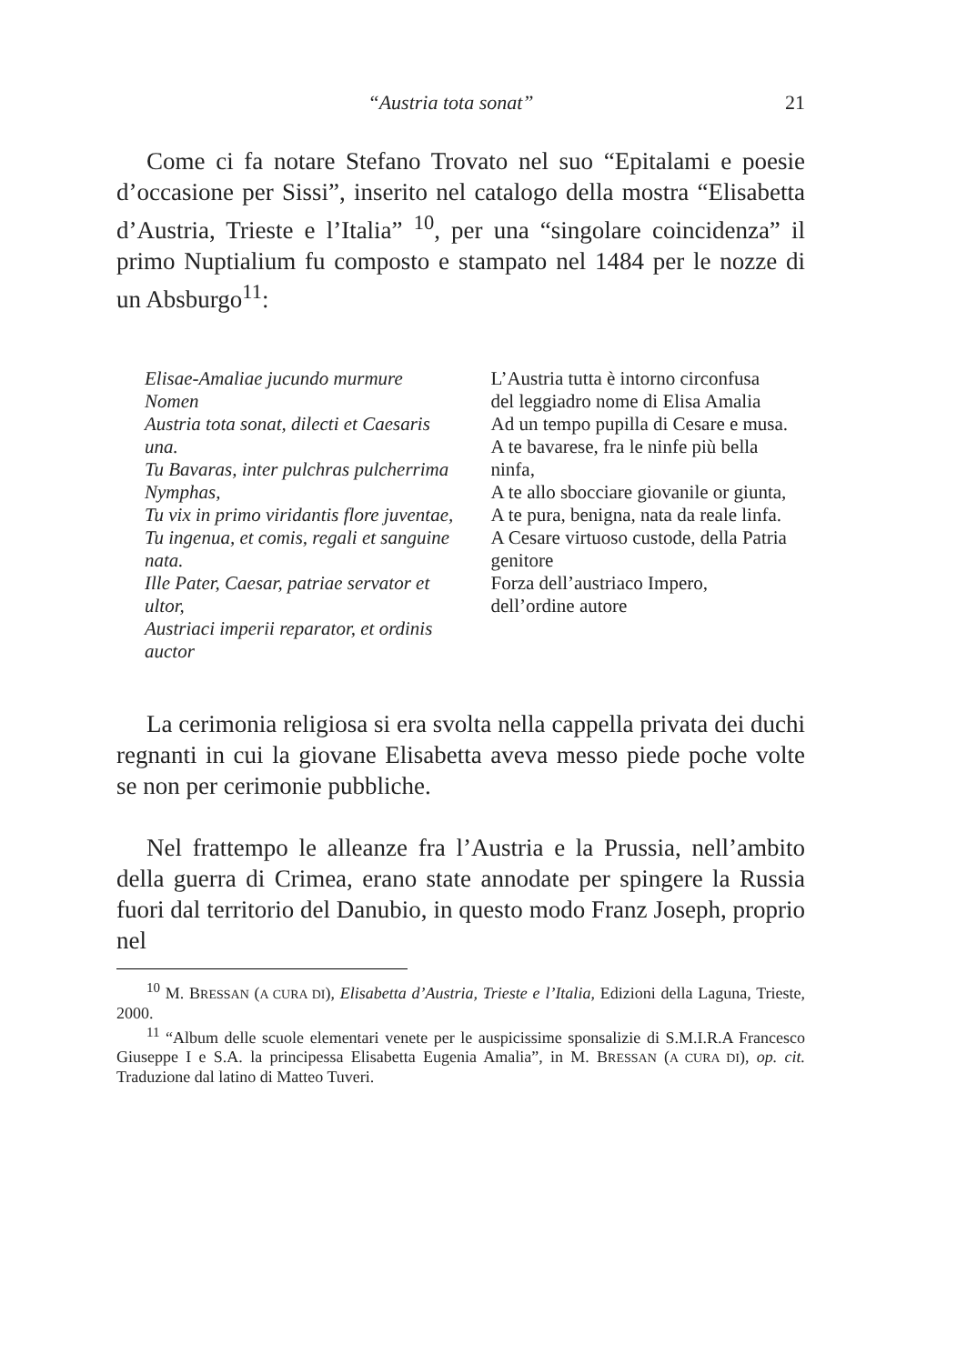“Austria tota sonat” 21
Come ci fa notare Stefano Trovato nel suo “Epitalami e poesie d’occasione per Sissi”, inserito nel catalogo della mostra “Elisabetta d’Austria, Trieste e l’Italia” <sup>10</sup>, per una “singolare coincidenza” il primo Nuptialium fu composto e stampato nel 1484 per le nozze di un Absburgo<sup>11</sup>:
Elisae-Amaliae jucundo murmure
Nomen
Austria tota sonat, dilecti et Caesaris una.
Tu Bavaras, inter pulchras pulcherrima Nymphas,
Tu vix in primo viridantis flore juventae,
Tu ingenua, et comis, regali et sanguine nata.
Ille Pater, Caesar, patriae servator et ultor,
Austriaci imperii reparator, et ordinis auctor
L’Austria tutta è intorno circonfusa
del leggiadro nome di Elisa Amalia
Ad un tempo pupilla di Cesare e musa.
A te bavarese, fra le ninfe più bella ninfa,
A te allo sbocciare giovanile or giunta,
A te pura, benigna, nata da reale linfa.
A Cesare virtuoso custode, della Patria genitore
Forza dell’austriaco Impero,
dell’ordine autore
La cerimonia religiosa si era svolta nella cappella privata dei duchi regnanti in cui la giovane Elisabetta aveva messo piede poche volte se non per cerimonie pubbliche.
Nel frattempo le alleanze fra l’Austria e la Prussia, nell’ambito della guerra di Crimea, erano state annodate per spingere la Russia fuori dal territorio del Danubio, in questo modo Franz Joseph, proprio nel
<sup>10</sup> M. BRESSAN (A CURA DI), Elisabetta d’Austria, Trieste e l’Italia, Edizioni della Laguna, Trieste, 2000.
<sup>11</sup> “Album delle scuole elementari venete per le auspicissime sponsalizie di S.M.I.R.A Francesco Giuseppe I e S.A. la principessa Elisabetta Eugenia Amalia”, in M. BRESSAN (A CURA DI), op. cit. Traduzione dal latino di Matteo Tuveri.